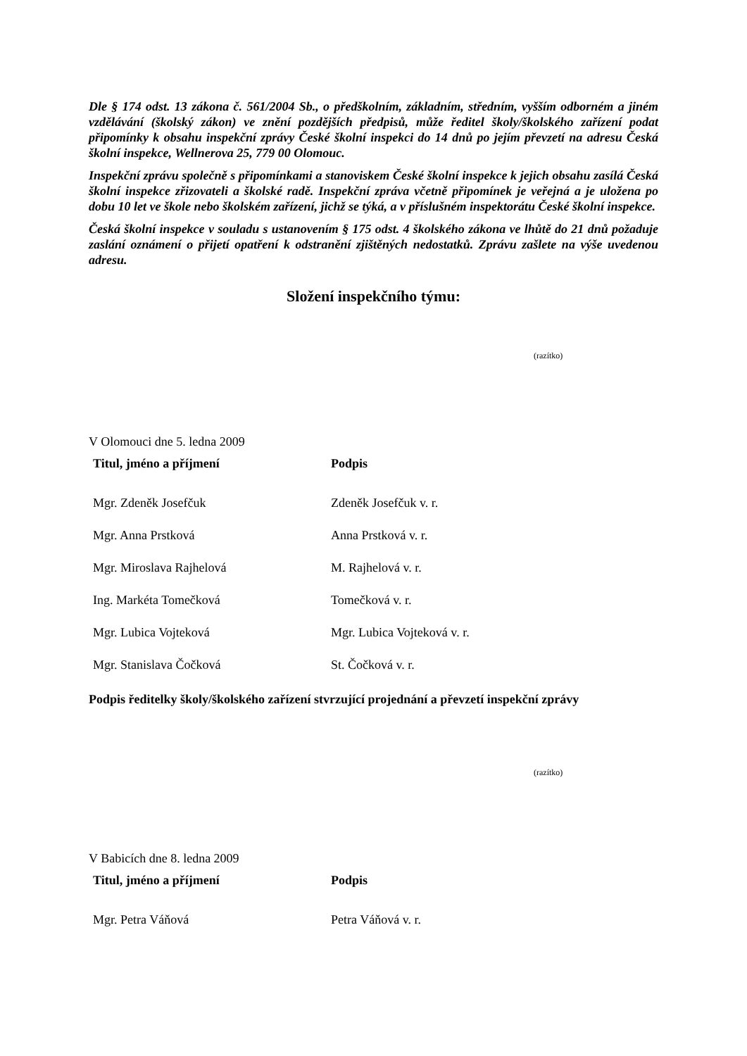Dle § 174 odst. 13 zákona č. 561/2004 Sb., o předškolním, základním, středním, vyšším odborném a jiném vzdělávání (školský zákon) ve znění pozdějších předpisů, může ředitel školy/školského zařízení podat připomínky k obsahu inspekční zprávy České školní inspekci do 14 dnů po jejím převzetí na adresu Česká školní inspekce, Wellnerova 25, 779 00 Olomouc.
Inspekční zprávu společně s připomínkami a stanoviskem České školní inspekce k jejich obsahu zasílá Česká školní inspekce zřizovateli a školské radě. Inspekční zpráva včetně připomínek je veřejná a je uložena po dobu 10 let ve škole nebo školském zařízení, jichž se týká, a v příslušném inspektorátu České školní inspekce.
Česká školní inspekce v souladu s ustanovením § 175 odst. 4 školského zákona ve lhůtě do 21 dnů požaduje zaslání oznámení o přijetí opatření k odstranění zjištěných nedostatků. Zprávu zašlete na výše uvedenou adresu.
Složení inspekčního týmu:
(razítko)
V Olomouci dne 5. ledna 2009
| Titul, jméno a příjmení | Podpis |
| --- | --- |
| Mgr. Zdeněk Josefčuk | Zdeněk Josefčuk v. r. |
| Mgr. Anna Prstková | Anna Prstková v. r. |
| Mgr. Miroslava Rajhelová | M. Rajhelová v. r. |
| Ing. Markéta Tomečková | Tomečková v. r. |
| Mgr. Lubica Vojteková | Mgr. Lubica Vojteková v. r. |
| Mgr. Stanislava Čočková | St. Čočková v. r. |
Podpis ředitelky školy/školského zařízení stvrzující projednání a převzetí inspekční zprávy
(razítko)
V Babicích dne 8. ledna 2009
| Titul, jméno a příjmení | Podpis |
| --- | --- |
| Mgr. Petra Váňová | Petra Váňová v. r. |